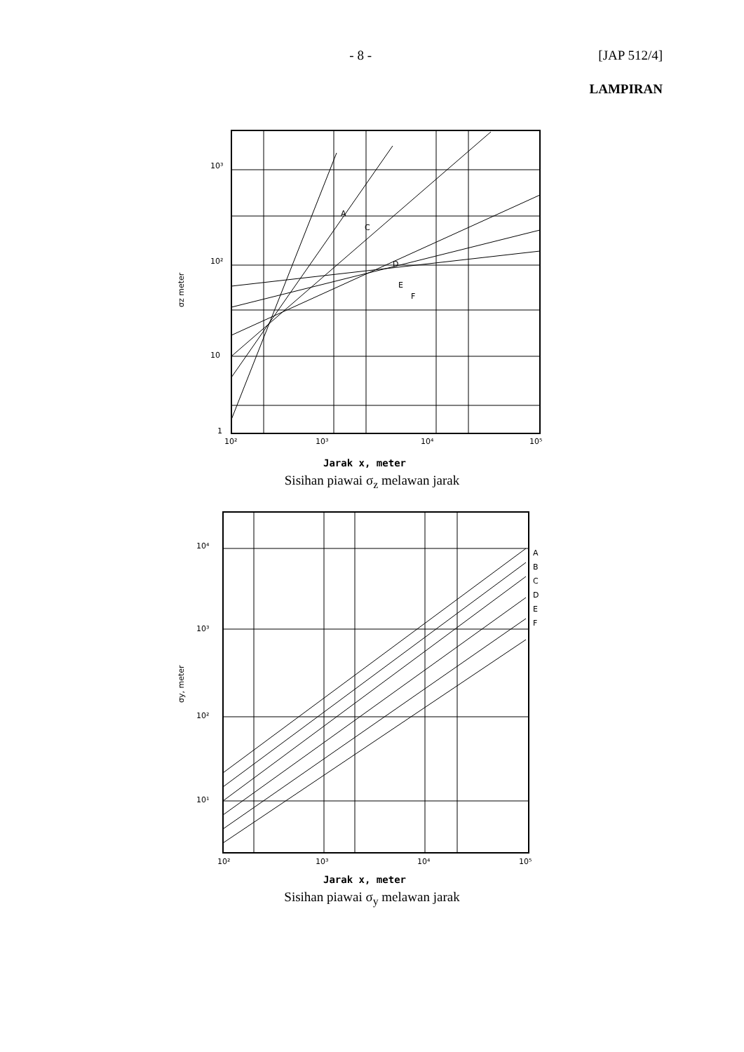- 8 - [JAP 512/4]
LAMPIRAN
10³
10²
10
1
10²
10³
10⁴
10⁵
A
C
D
E
F
σz meter
Jarak x, meter
Sisihan piawai σ<sub>z</sub> melawan jarak
10⁴
10³
10²
10¹
10²
10³
10⁴
10⁵
A
B
C
D
E
F
σy, meter
Jarak x, meter
Sisihan piawai σ<sub>y</sub> melawan jarak